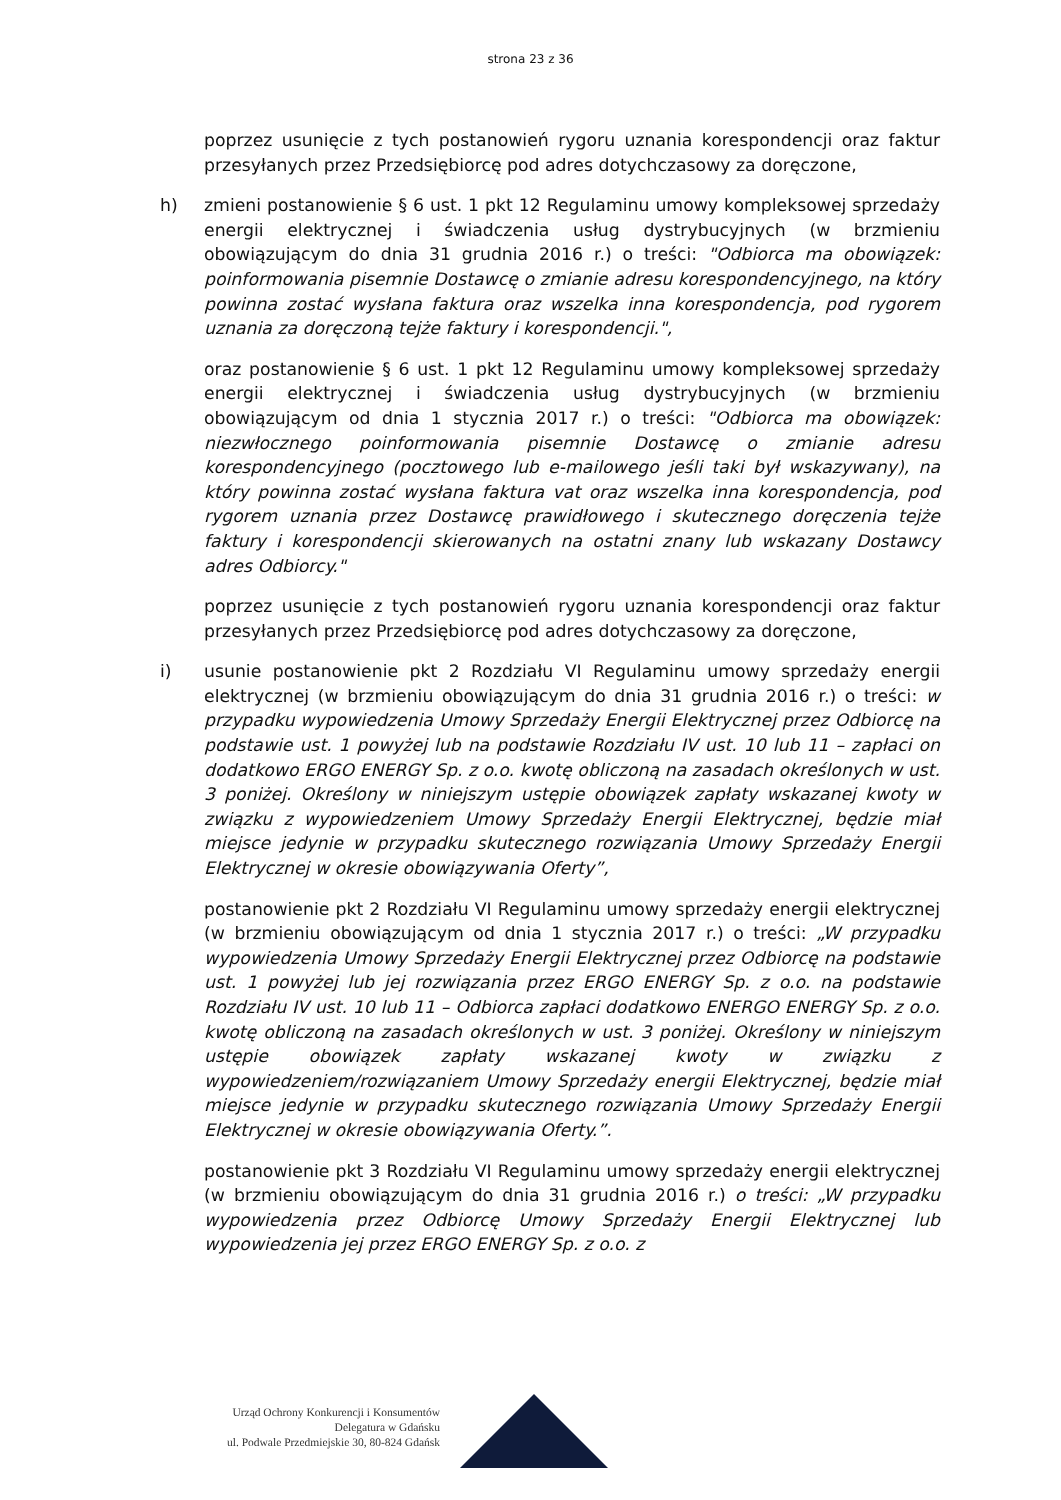strona 23 z 36
poprzez usunięcie z tych postanowień rygoru uznania korespondencji oraz faktur przesyłanych przez Przedsiębiorcę pod adres dotychczasowy za doręczone,
h) zmieni postanowienie § 6 ust. 1 pkt 12 Regulaminu umowy kompleksowej sprzedaży energii elektrycznej i świadczenia usług dystrybucyjnych (w brzmieniu obowiązującym do dnia 31 grudnia 2016 r.) o treści: "Odbiorca ma obowiązek: poinformowania pisemnie Dostawcę o zmianie adresu korespondencyjnego, na który powinna zostać wysłana faktura oraz wszelka inna korespondencja, pod rygorem uznania za doręczoną tejże faktury i korespondencji.",
oraz postanowienie § 6 ust. 1 pkt 12 Regulaminu umowy kompleksowej sprzedaży energii elektrycznej i świadczenia usług dystrybucyjnych (w brzmieniu obowiązującym od dnia 1 stycznia 2017 r.) o treści: "Odbiorca ma obowiązek: niezwłocznego poinformowania pisemnie Dostawcę o zmianie adresu korespondencyjnego (pocztowego lub e-mailowego jeśli taki był wskazywany), na który powinna zostać wysłana faktura vat oraz wszelka inna korespondencja, pod rygorem uznania przez Dostawcę prawidłowego i skutecznego doręczenia tejże faktury i korespondencji skierowanych na ostatni znany lub wskazany Dostawcy adres Odbiorcy."
poprzez usunięcie z tych postanowień rygoru uznania korespondencji oraz faktur przesyłanych przez Przedsiębiorcę pod adres dotychczasowy za doręczone,
i) usunie postanowienie pkt 2 Rozdziału VI Regulaminu umowy sprzedaży energii elektrycznej (w brzmieniu obowiązującym do dnia 31 grudnia 2016 r.) o treści: w przypadku wypowiedzenia Umowy Sprzedaży Energii Elektrycznej przez Odbiorcę na podstawie ust. 1 powyżej lub na podstawie Rozdziału IV ust. 10 lub 11 – zapłaci on dodatkowo ERGO ENERGY Sp. z o.o. kwotę obliczoną na zasadach określonych w ust. 3 poniżej. Określony w niniejszym ustępie obowiązek zapłaty wskazanej kwoty w związku z wypowiedzeniem Umowy Sprzedaży Energii Elektrycznej, będzie miał miejsce jedynie w przypadku skutecznego rozwiązania Umowy Sprzedaży Energii Elektrycznej w okresie obowiązywania Oferty”,
postanowienie pkt 2 Rozdziału VI Regulaminu umowy sprzedaży energii elektrycznej (w brzmieniu obowiązującym od dnia 1 stycznia 2017 r.) o treści: „W przypadku wypowiedzenia Umowy Sprzedaży Energii Elektrycznej przez Odbiorcę na podstawie ust. 1 powyżej lub jej rozwiązania przez ERGO ENERGY Sp. z o.o. na podstawie Rozdziału IV ust. 10 lub 11 – Odbiorca zapłaci dodatkowo ENERGO ENERGY Sp. z o.o. kwotę obliczoną na zasadach określonych w ust. 3 poniżej. Określony w niniejszym ustępie obowiązek zapłaty wskazanej kwoty w związku z wypowiedzeniem/rozwiązaniem Umowy Sprzedaży energii Elektrycznej, będzie miał miejsce jedynie w przypadku skutecznego rozwiązania Umowy Sprzedaży Energii Elektrycznej w okresie obowiązywania Oferty.”.
postanowienie pkt 3 Rozdziału VI Regulaminu umowy sprzedaży energii elektrycznej (w brzmieniu obowiązującym do dnia 31 grudnia 2016 r.) o treści: „W przypadku wypowiedzenia przez Odbiorcę Umowy Sprzedaży Energii Elektrycznej lub wypowiedzenia jej przez ERGO ENERGY Sp. z o.o. z
Urząd Ochrony Konkurencji i Konsumentów
Delegatura w Gdańsku
ul. Podwale Przedmiejskie 30, 80-824 Gdańsk